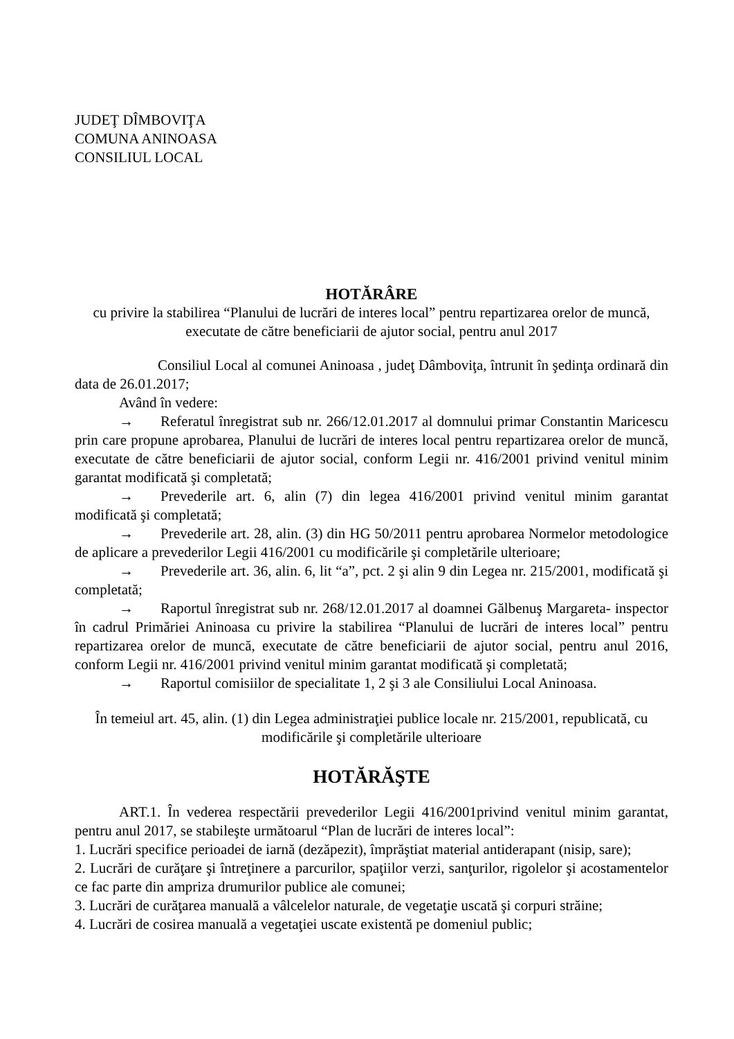JUDEŢ DÎMBOVIŢA
COMUNA ANINOASA
CONSILIUL LOCAL
HOTĂRÂRE
cu privire la stabilirea “Planului de lucrări de interes local” pentru repartizarea orelor de muncă, executate de către beneficiarii de ajutor social, pentru anul 2017
Consiliul Local al comunei Aninoasa , judeţ Dâmboviţa, întrunit în şedinţa ordinară din data de 26.01.2017;
Având în vedere:
→ Referatul înregistrat sub nr. 266/12.01.2017 al domnului primar Constantin Maricescu prin care propune aprobarea, Planului de lucrări de interes local pentru repartizarea orelor de muncă, executate de către beneficiarii de ajutor social, conform Legii nr. 416/2001 privind venitul minim garantat modificată şi completată;
→ Prevederile art. 6, alin (7) din legea 416/2001 privind venitul minim garantat modificată şi completată;
→ Prevederile art. 28, alin. (3) din HG 50/2011 pentru aprobarea Normelor metodologice de aplicare a prevederilor Legii 416/2001 cu modificările şi completările ulterioare;
→ Prevederile art. 36, alin. 6, lit “a”, pct. 2 şi alin 9 din Legea nr. 215/2001, modificată şi completată;
→ Raportul înregistrat sub nr. 268/12.01.2017 al doamnei Gălbenuş Margareta- inspector în cadrul Primăriei Aninoasa cu privire la stabilirea “Planului de lucrări de interes local” pentru repartizarea orelor de muncă, executate de către beneficiarii de ajutor social, pentru anul 2016, conform Legii nr. 416/2001 privind venitul minim garantat modificată şi completată;
→ Raportul comisiilor de specialitate 1, 2 şi 3 ale Consiliului Local Aninoasa.
În temeiul art. 45, alin. (1) din Legea administraţiei publice locale nr. 215/2001, republicată, cu modificările şi completările ulterioare
HOTĂRĂŞTE
ART.1. În vederea respectării prevederilor Legii 416/2001privind venitul minim garantat, pentru anul 2017, se stabileşte următoarul “Plan de lucrări de interes local”:
1. Lucrări specifice perioadei de iarnă (dezăpezit), împrăştiat material antiderapant (nisip, sare);
2. Lucrări de curăţare şi întreţinere a parcurilor, spaţiilor verzi, sanţurilor, rigolelor şi acostamentelor ce fac parte din ampriza drumurilor publice ale comunei;
3. Lucrări de curăţarea manuală a vâlcelelor naturale, de vegetaţie uscată şi corpuri străine;
4. Lucrări de cosirea manuală a vegetaţiei uscate existentă pe domeniul public;